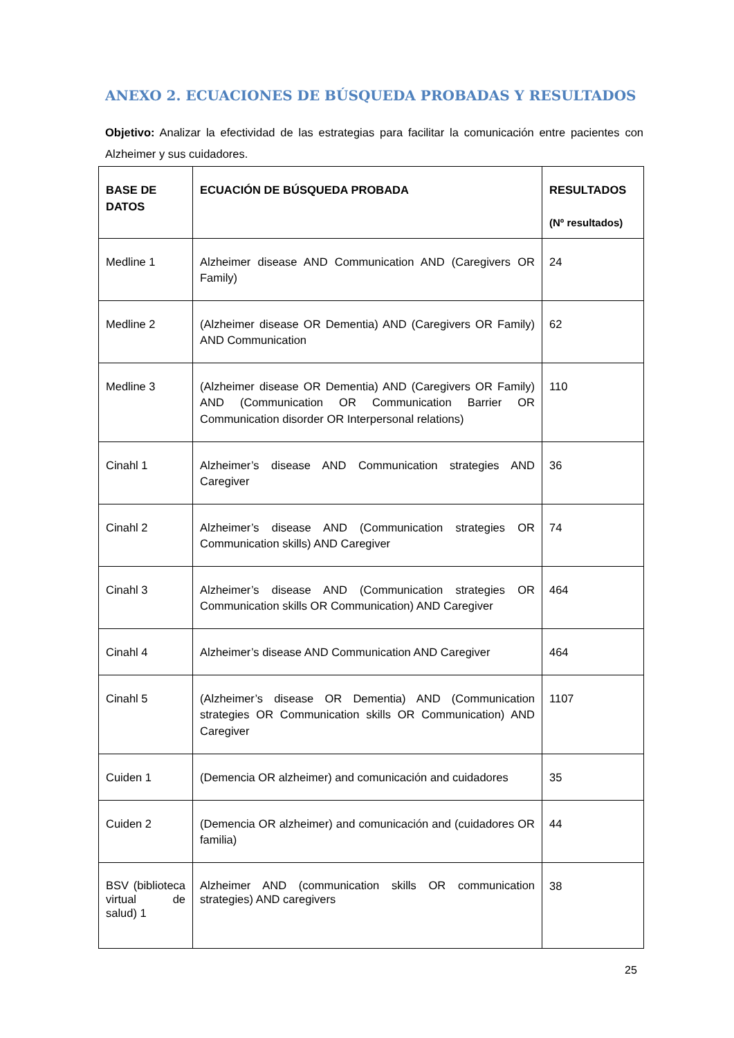ANEXO 2. ECUACIONES DE BÚSQUEDA PROBADAS Y RESULTADOS
Objetivo: Analizar la efectividad de las estrategias para facilitar la comunicación entre pacientes con Alzheimer y sus cuidadores.
| BASE DE DATOS | ECUACIÓN DE BÚSQUEDA PROBADA | RESULTADOS (Nº resultados) |
| --- | --- | --- |
| Medline 1 | Alzheimer disease AND Communication AND (Caregivers OR Family) | 24 |
| Medline 2 | (Alzheimer disease OR Dementia) AND (Caregivers OR Family) AND Communication | 62 |
| Medline 3 | (Alzheimer disease OR Dementia) AND (Caregivers OR Family) AND (Communication OR Communication Barrier OR Communication disorder OR Interpersonal relations) | 110 |
| Cinahl 1 | Alzheimer’s disease AND Communication strategies AND Caregiver | 36 |
| Cinahl 2 | Alzheimer’s disease AND (Communication strategies OR Communication skills) AND Caregiver | 74 |
| Cinahl 3 | Alzheimer’s disease AND (Communication strategies OR Communication skills OR Communication) AND Caregiver | 464 |
| Cinahl 4 | Alzheimer’s disease AND Communication AND Caregiver | 464 |
| Cinahl 5 | (Alzheimer’s disease OR Dementia) AND (Communication strategies OR Communication skills OR Communication) AND Caregiver | 1107 |
| Cuiden 1 | (Demencia OR alzheimer) and comunicación and cuidadores | 35 |
| Cuiden 2 | (Demencia OR alzheimer) and comunicación and (cuidadores OR familia) | 44 |
| BSV (biblioteca virtual de salud) 1 | Alzheimer AND (communication skills OR communication strategies) AND caregivers | 38 |
25